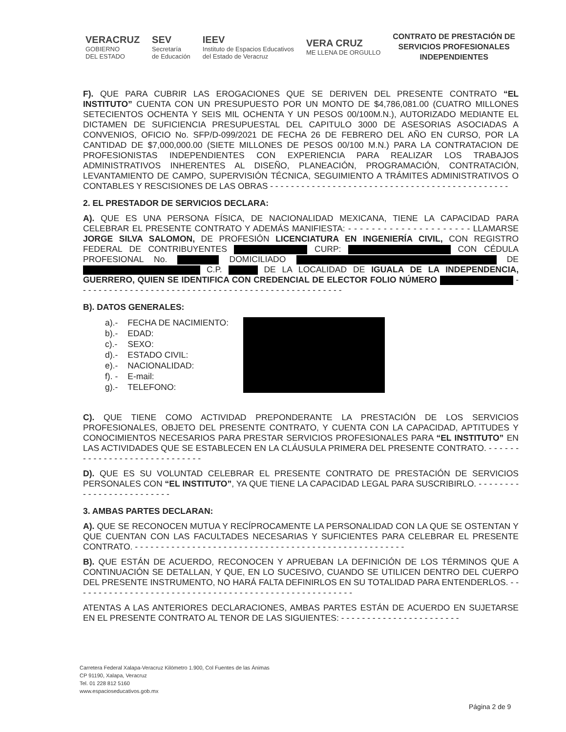VERACRUZ
GOBIERNO
DEL ESTADO
SEV
Secretaría
de Educación
IEEV
Instituto de Espacios Educativos
del Estado de Veracruz
VERA CRUZ
ME LLENA DE ORGULLO
CONTRATO DE PRESTACIÓN DE
SERVICIOS PROFESIONALES
INDEPENDIENTES
F). QUE PARA CUBRIR LAS EROGACIONES QUE SE DERIVEN DEL PRESENTE CONTRATO “EL INSTITUTO” CUENTA CON UN PRESUPUESTO POR UN MONTO DE $4,786,081.00 (CUATRO MILLONES SETECIENTOS OCHENTA Y SEIS MIL OCHENTA Y UN PESOS 00/100M.N.), AUTORIZADO MEDIANTE EL DICTAMEN DE SUFICIENCIA PRESUPUESTAL DEL CAPITULO 3000 DE ASESORIAS ASOCIADAS A CONVENIOS, OFICIO No. SFP/D-099/2021 DE FECHA 26 DE FEBRERO DEL AÑO EN CURSO, POR LA CANTIDAD DE $7,000,000.00 (SIETE MILLONES DE PESOS 00/100 M.N.) PARA LA CONTRATACION DE PROFESIONISTAS INDEPENDIENTES CON EXPERIENCIA PARA REALIZAR LOS TRABAJOS ADMINISTRATIVOS INHERENTES AL DISEÑO, PLANEACIÓN, PROGRAMACIÓN, CONTRATACIÓN, LEVANTAMIENTO DE CAMPO, SUPERVISIÓN TÉCNICA, SEGUIMIENTO A TRÁMITES ADMINISTRATIVOS O CONTABLES Y RESCISIONES DE LAS OBRAS - - - - - - - - - - - - - - - - - - - - - - - - - - - - - - - - - - - - - - - - - - - - - -
2. EL PRESTADOR DE SERVICIOS DECLARA:
A). QUE ES UNA PERSONA FÍSICA, DE NACIONALIDAD MEXICANA, TIENE LA CAPACIDAD PARA CELEBRAR EL PRESENTE CONTRATO Y ADEMÁS MANIFIESTA: - - - - - - - - - - - - - - - - - - - - - LLAMARSE JORGE SILVA SALOMON, DE PROFESIÓN LICENCIATURA EN INGENIERÍA CIVIL, CON REGISTRO FEDERAL DE CONTRIBUYENTES CURP: CON CÉDULA PROFESIONAL No. DOMICILIADO DE C.P. DE LA LOCALIDAD DE IGUALA DE LA INDEPENDENCIA, GUERRERO, QUIEN SE IDENTIFICA CON CREDENCIAL DE ELECTOR FOLIO NÚMERO - - - - - - - - - - - - - - - - - - - - - - - - - - - - - - - - - - - - - - - - - - - - - - - - - - -
B). DATOS GENERALES:
a).-
b).-
c).-
d).-
e).-
f). -
g).-
FECHA DE NACIMIENTO:
EDAD:
SEXO:
ESTADO CIVIL:
NACIONALIDAD:
E-mail:
TELEFONO:
C). QUE TIENE COMO ACTIVIDAD PREPONDERANTE LA PRESTACIÓN DE LOS SERVICIOS PROFESIONALES, OBJETO DEL PRESENTE CONTRATO, Y CUENTA CON LA CAPACIDAD, APTITUDES Y CONOCIMIENTOS NECESARIOS PARA PRESTAR SERVICIOS PROFESIONALES PARA “EL INSTITUTO” EN LAS ACTIVIDADES QUE SE ESTABLECEN EN LA CLÁUSULA PRIMERA DEL PRESENTE CONTRATO. - - - - - - - - - - - - - - - - - - - - - - - - - - - - -
D). QUE ES SU VOLUNTAD CELEBRAR EL PRESENTE CONTRATO DE PRESTACIÓN DE SERVICIOS PERSONALES CON “EL INSTITUTO”, YA QUE TIENE LA CAPACIDAD LEGAL PARA SUSCRIBIRLO. - - - - - - - - - - - - - - - - - - - - - - - - -
3. AMBAS PARTES DECLARAN:
A). QUE SE RECONOCEN MUTUA Y RECÍPROCAMENTE LA PERSONALIDAD CON LA QUE SE OSTENTAN Y QUE CUENTAN CON LAS FACULTADES NECESARIAS Y SUFICIENTES PARA CELEBRAR EL PRESENTE CONTRATO. - - - - - - - - - - - - - - - - - - - - - - - - - - - - - - - - - - - - - - - - - - - - - - - - - - - -
B). QUE ESTÁN DE ACUERDO, RECONOCEN Y APRUEBAN LA DEFINICIÓN DE LOS TÉRMINOS QUE A CONTINUACIÓN SE DETALLAN, Y QUE, EN LO SUCESIVO, CUANDO SE UTILICEN DENTRO DEL CUERPO DEL PRESENTE INSTRUMENTO, NO HARÁ FALTA DEFINIRLOS EN SU TOTALIDAD PARA ENTENDERLOS. - - - - - - - - - - - - - - - - - - - - - - - - - - - - - - - - - - - - - - - - - - - - - - - - - - - - - -
ATENTAS A LAS ANTERIORES DECLARACIONES, AMBAS PARTES ESTÁN DE ACUERDO EN SUJETARSE EN EL PRESENTE CONTRATO AL TENOR DE LAS SIGUIENTES: - - - - - - - - - - - - - - - - - - - - - - -
Carretera Federal Xalapa-Veracruz Kilómetro 1.900, Col Fuentes de las Ánimas
CP 91190, Xalapa, Veracruz
Tel. 01 228 812 5160
www.espacioseducativos.gob.mx
Página 2 de 9